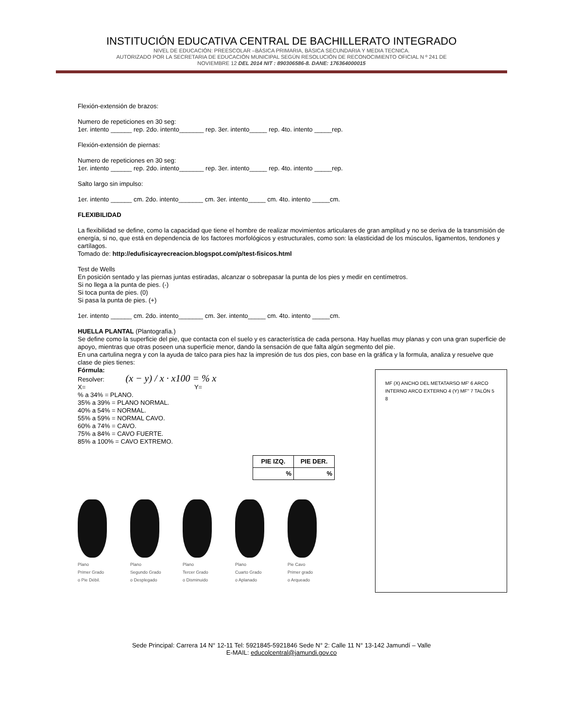INSTITUCIÓN EDUCATIVA CENTRAL DE BACHILLERATO INTEGRADO
NIVEL DE EDUCACIÓN: PREESCOLAR –BÁSICA PRIMARIA, BÀSICA SECUNDARIA Y MEDIA TECNICA.
AUTORIZADO POR LA SECRETARIA DE EDUCACIÓN MUNICIPAL SEGÚN RESOLUCIÓN DE RECONOCIMIENTO OFICIAL N º 241 DE
NOVIEMBRE 12 DEL 2014 NIT : 890306586-8. DANE: 176364000015
Flexión-extensión de brazos:
Numero de repeticiones en 30 seg:
1er. intento ______ rep. 2do. intento_______ rep. 3er. intento_____ rep. 4to. intento _____rep.
Flexión-extensión de piernas:
Numero de repeticiones en 30 seg:
1er. intento ______ rep. 2do. intento_______ rep. 3er. intento_____ rep. 4to. intento _____rep.
Salto largo sin impulso:
1er. intento ______ cm. 2do. intento_______ cm. 3er. intento_____ cm. 4to. intento _____cm.
FLEXIBILIDAD
La flexibilidad se define, como la capacidad que tiene el hombre de realizar movimientos articulares de gran amplitud y no se deriva de la transmisión de energía, si no, que está en dependencia de los factores morfológicos y estructurales, como son: la elasticidad de los músculos, ligamentos, tendones y cartílagos.
Tomado de: http://edufisicayrecreacion.blogspot.com/p/test-fisicos.html
Test de Wells
En posición sentado y las piernas juntas estiradas, alcanzar o sobrepasar la punta de los pies y medir en centímetros.
Si no llega a la punta de pies. (-)
Si toca punta de pies. (0)
Si pasa la punta de pies. (+)
1er. intento ______ cm. 2do. intento_______ cm. 3er. intento_____ cm. 4to. intento _____cm.
HUELLA PLANTAL (Plantografía.)
Se define como la superficie del pie, que contacta con el suelo y es característica de cada persona. Hay huellas muy planas y con una gran superficie de apoyo, mientras que otras poseen una superficie menor, dando la sensación de que falta algún segmento del pie.
En una cartulina negra y con la ayuda de talco para pies haz la impresión de tus dos pies, con base en la gráfica y la formula, analiza y resuelve que clase de pies tienes:
Fórmula:
Resolver: (x − y) / x · x100 = % x
X= Y=
% a 34% = PLANO.
35% a 39% = PLANO NORMAL.
40% a 54% = NORMAL.
55% a 59% = NORMAL CAVO.
60% a 74% = CAVO.
75% a 84% = CAVO FUERTE.
85% a 100% = CAVO EXTREMO.
| PIE IZQ. | PIE DER. |
| --- | --- |
| % | % |
Plano
Primer Grado
o Pie Débil.
Plano
Segundo Grado
o Desplegado
Plano
Tercer Grado
o Disminuido
Plano
Cuarto Grado
o Aplanado
Pie Cavo
Primer grado
o Arqueado
MF (X) ANCHO DEL METATARSO MF' 6 ARCO INTERNO ARCO EXTERNO 4 (Y) MF'' 7 TALÓN 5 8
Sede Principal: Carrera 14 N° 12-11 Tel: 5921845-5921846 Sede N° 2: Calle 11 N° 13-142 Jamundí – Valle
E-MAIL: educolcentral@jamundi.gov.co